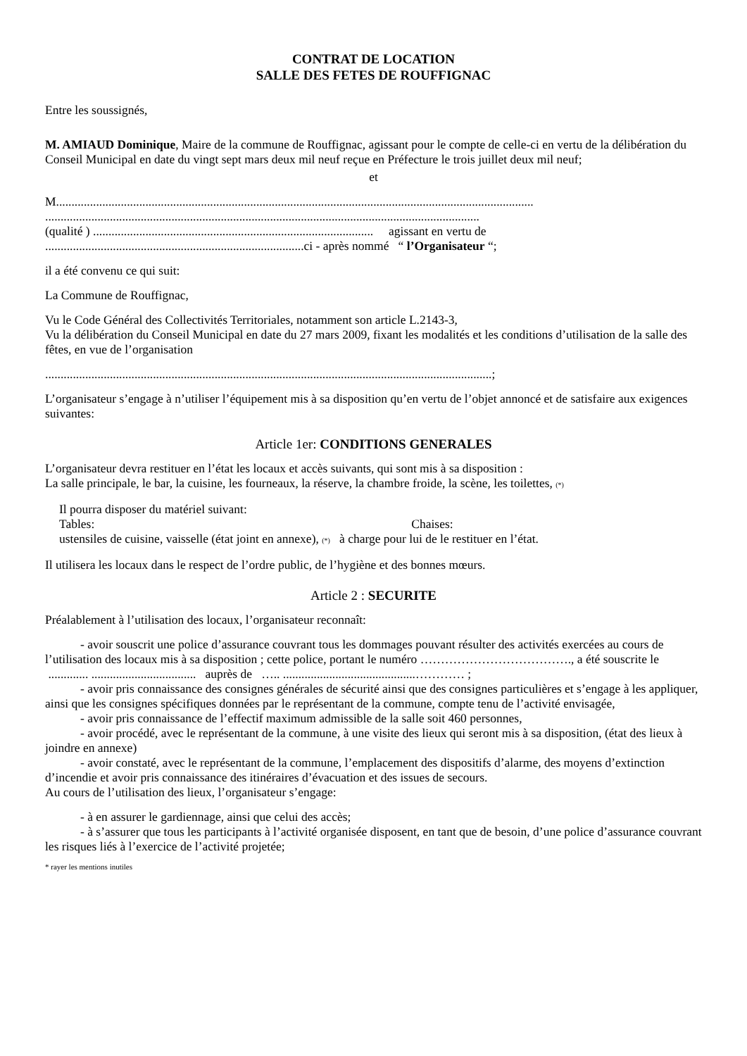CONTRAT DE LOCATION
SALLE DES FETES DE ROUFFIGNAC
Entre les soussignés,
M. AMIAUD Dominique, Maire de la commune de Rouffignac, agissant pour le compte de celle-ci en vertu de la délibération du Conseil Municipal en date du vingt sept mars deux mil neuf reçue en Préfecture le trois juillet deux mil neuf;
et
M...........................................................................................................................................................
.............................................................................................................................................
(qualité ) ........................................................................................... agissant en vertu de
....................................................................................ci - après nommé “ l’Organisateur “;
il a été convenu ce qui suit:
La Commune de Rouffignac,
Vu le Code Général des Collectivités Territoriales, notamment son article L.2143-3,
Vu la délibération du Conseil Municipal en date du 27 mars 2009, fixant les modalités et les conditions d’utilisation de la salle des fêtes, en vue de l’organisation
.................................................................................................................................................;
L’organisateur s’engage à n’utiliser l’équipement mis à sa disposition qu’en vertu de l’objet annoncé et de satisfaire aux exigences suivantes:
Article 1er: CONDITIONS GENERALES
L’organisateur devra restituer en l’état les locaux et accès suivants, qui sont mis à sa disposition :
La salle principale, le bar, la cuisine, les fourneaux, la réserve, la chambre froide, la scène, les toilettes, (*)
Il pourra disposer du matériel suivant:
Tables: Chaises:
ustensiles de cuisine, vaisselle (état joint en annexe), (*) à charge pour lui de le restituer en l’état.
Il utilisera les locaux dans le respect de l’ordre public, de l’hygiène et des bonnes mœurs.
Article 2 : SECURITE
Préalablement à l’utilisation des locaux, l’organisateur reconnaît:
- avoir souscrit une police d’assurance couvrant tous les dommages pouvant résulter des activités exercées au cours de l’utilisation des locaux mis à sa disposition ; cette police, portant le numéro ………………………………., a été souscrite le ............. .................................. auprès de ….. ...........................................………… ;
- avoir pris connaissance des consignes générales de sécurité ainsi que des consignes particulières et s’engage à les appliquer, ainsi que les consignes spécifiques données par le représentant de la commune, compte tenu de l’activité envisagée,
- avoir pris connaissance de l’effectif maximum admissible de la salle soit 460 personnes,
- avoir procédé, avec le représentant de la commune, à une visite des lieux qui seront mis à sa disposition, (état des lieux à joindre en annexe)
- avoir constaté, avec le représentant de la commune, l’emplacement des dispositifs d’alarme, des moyens d’extinction d’incendie et avoir pris connaissance des itinéraires d’évacuation et des issues de secours.
Au cours de l’utilisation des lieux, l’organisateur s’engage:
- à en assurer le gardiennage, ainsi que celui des accès;
- à s’assurer que tous les participants à l’activité organisée disposent, en tant que de besoin, d’une police d’assurance couvrant les risques liés à l’exercice de l’activité projetée;
* rayer les mentions inutiles